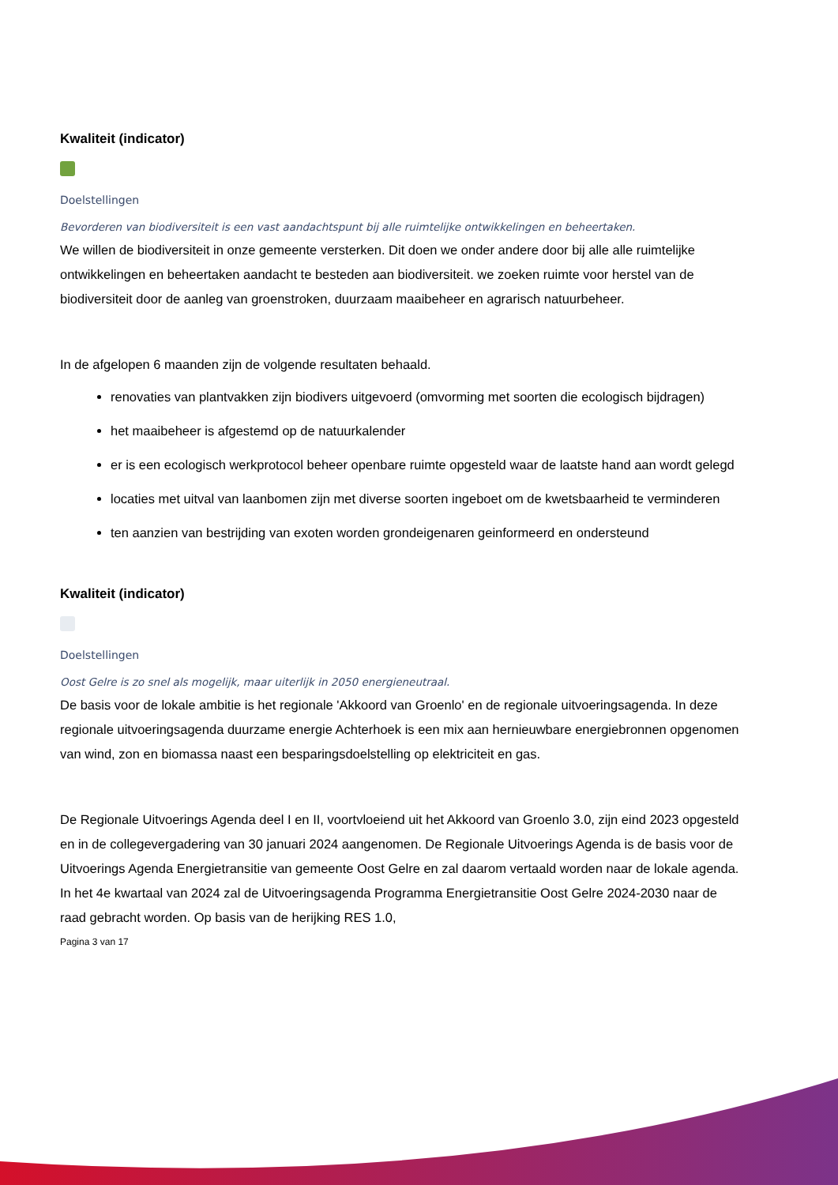Kwaliteit (indicator)
Doelstellingen
Bevorderen van biodiversiteit is een vast aandachtspunt bij alle ruimtelijke ontwikkelingen en beheertaken.
We willen de biodiversiteit in onze gemeente versterken. Dit doen we onder andere door bij alle alle ruimtelijke ontwikkelingen en beheertaken aandacht te besteden aan biodiversiteit. we zoeken ruimte voor herstel van de biodiversiteit door de aanleg van groenstroken, duurzaam maaibeheer en agrarisch natuurbeheer.
In de afgelopen 6 maanden zijn de volgende resultaten behaald.
renovaties van plantvakken zijn biodivers uitgevoerd (omvorming met soorten die ecologisch bijdragen)
het maaibeheer is afgestemd op de natuurkalender
er is een ecologisch werkprotocol beheer openbare ruimte opgesteld waar de laatste hand aan wordt gelegd
locaties met uitval van laanbomen zijn met diverse soorten ingeboet om de kwetsbaarheid te verminderen
ten aanzien van bestrijding van exoten worden grondeigenaren geinformeerd en ondersteund
Kwaliteit (indicator)
Doelstellingen
Oost Gelre is zo snel als mogelijk, maar uiterlijk in 2050 energieneutraal.
De basis voor de lokale ambitie is het regionale 'Akkoord van Groenlo' en de regionale uitvoeringsagenda. In deze regionale uitvoeringsagenda duurzame energie Achterhoek is een mix aan hernieuwbare energiebronnen opgenomen van wind, zon en biomassa naast een besparingsdoelstelling op elektriciteit en gas.
De Regionale Uitvoerings Agenda deel I en II, voortvloeiend uit het Akkoord van Groenlo 3.0, zijn eind 2023 opgesteld en in de collegevergadering van 30 januari 2024 aangenomen. De Regionale Uitvoerings Agenda is de basis voor de Uitvoerings Agenda Energietransitie van gemeente Oost Gelre en zal daarom vertaald worden naar de lokale agenda. In het 4e kwartaal van 2024 zal de Uitvoeringsagenda Programma Energietransitie Oost Gelre 2024-2030 naar de raad gebracht worden. Op basis van de herijking RES 1.0,
Pagina 3 van 17